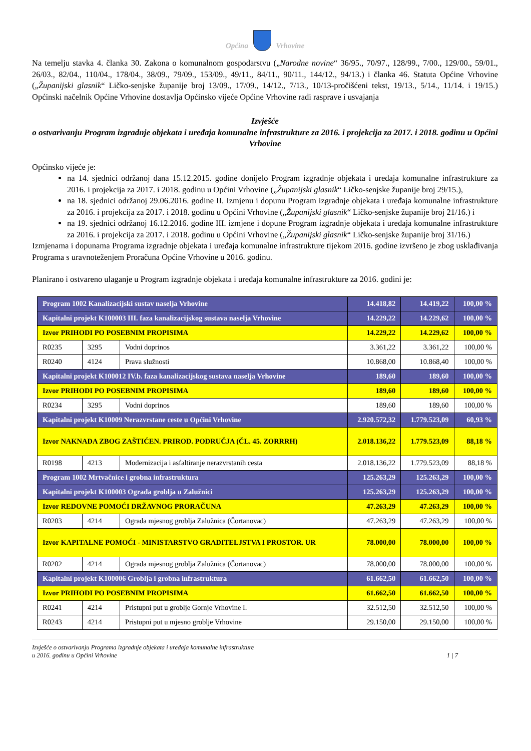Općina Vrhovine
Na temelju stavka 4. članka 30. Zakona o komunalnom gospodarstvu („Narodne novine“ 36/95., 70/97., 128/99., 7/00., 129/00., 59/01., 26/03., 82/04., 110/04., 178/04., 38/09., 79/09., 153/09., 49/11., 84/11., 90/11., 144/12., 94/13.) i članka 46. Statuta Općine Vrhovine („Županijski glasnik“ Ličko-senjske županije broj 13/09., 17/09., 14/12., 7/13., 10/13-pročišćeni tekst, 19/13., 5/14., 11/14. i 19/15.) Općinski načelnik Općine Vrhovine dostavlja Općinsko vijeće Općine Vrhovine radi rasprave i usvajanja
Izvješće
o ostvarivanju Program izgradnje objekata i uređaja komunalne infrastrukture za 2016. i projekcija za 2017. i 2018. godinu u Općini Vrhovine
Općinsko vijeće je:
na 14. sjednici održanoj dana 15.12.2015. godine donijelo Program izgradnje objekata i uređaja komunalne infrastrukture za 2016. i projekcija za 2017. i 2018. godinu u Općini Vrhovine („Županijski glasnik“ Ličko-senjske županije broj 29/15.),
na 18. sjednici održanoj 29.06.2016. godine II. Izmjenu i dopunu Program izgradnje objekata i uređaja komunalne infrastrukture za 2016. i projekcija za 2017. i 2018. godinu u Općini Vrhovine („Županijski glasnik“ Ličko-senjske županije broj 21/16.) i
na 19. sjednici održanoj 16.12.2016. godine III. izmjene i dopune Program izgradnje objekata i uređaja komunalne infrastrukture za 2016. i projekcija za 2017. i 2018. godinu u Općini Vrhovine („Županijski glasnik“ Ličko-senjske županije broj 31/16.)
Izmjenama i dopunama Programa izgradnje objekata i uređaja komunalne infrastrukture tijekom 2016. godine izvršeno je zbog usklađivanja Programa s uravnoteženjem Proračuna Općine Vrhovine u 2016. godinu.
Planirano i ostvareno ulaganje u Program izgradnje objekata i uređaja komunalne infrastrukture za 2016. godini je:
| Program 1002 Kanalizacijski sustav naselja Vrhovine | | | 14.418,82 | 14.419,22 | 100,00 % |
| Kapitalni projekt K100003 III. faza kanalizacijskog sustava naselja Vrhovine | | | 14.229,22 | 14.229,62 | 100,00 % |
| Izvor PRIHODI PO POSEBNIM PROPISIMA | | | 14.229,22 | 14.229,62 | 100,00 % |
| R0235 | 3295 | Vodni doprinos | 3.361,22 | 3.361,22 | 100,00 % |
| R0240 | 4124 | Prava služnosti | 10.868,00 | 10.868,40 | 100,00 % |
| Kapitalni projekt K100012 IV.b. faza kanalizacijskog sustava naselja Vrhovine | | | 189,60 | 189,60 | 100,00 % |
| Izvor PRIHODI PO POSEBNIM PROPISIMA | | | 189,60 | 189,60 | 100,00 % |
| R0234 | 3295 | Vodni doprinos | 189,60 | 189,60 | 100,00 % |
| Kapitalni projekt K10009 Nerazvrstane ceste u Općini Vrhovine | | | 2.920.572,32 | 1.779.523,09 | 60,93 % |
| Izvor NAKNADA ZBOG ZAŠTIĆEN. PRIROD. PODRUČJA (ČL. 45. ZORRRH) | | | 2.018.136,22 | 1.779.523,09 | 88,18 % |
| R0198 | 4213 | Modernizacija i asfaltiranje nerazvrstanih cesta | 2.018.136,22 | 1.779.523,09 | 88,18 % |
| Program 1002 Mrtvačnice i grobna infrastruktura | | | 125.263,29 | 125.263,29 | 100,00 % |
| Kapitalni projekt K100003 Ograda groblja u Zalužnici | | | 125.263,29 | 125.263,29 | 100,00 % |
| Izvor REDOVNE POMOĆI DRŽAVNOG PRORAČUNA | | | 47.263,29 | 47.263,29 | 100,00 % |
| R0203 | 4214 | Ograda mjesnog groblja Zalužnica (Čortanovac) | 47.263,29 | 47.263,29 | 100,00 % |
| Izvor KAPITALNE POMOĆI - MINISTARSTVO GRADITELJSTVA I PROSTOR. UR | | | 78.000,00 | 78.000,00 | 100,00 % |
| R0202 | 4214 | Ograda mjesnog groblja Zalužnica (Čortanovac) | 78.000,00 | 78.000,00 | 100,00 % |
| Kapitalni projekt K100006 Groblja i grobna infrastruktura | | | 61.662,50 | 61.662,50 | 100,00 % |
| Izvor PRIHODI PO POSEBNIM PROPISIMA | | | 61.662,50 | 61.662,50 | 100,00 % |
| R0241 | 4214 | Pristupni put u groblje Gornje Vrhovine I. | 32.512,50 | 32.512,50 | 100,00 % |
| R0243 | 4214 | Pristupni put u mjesno groblje Vrhovine | 29.150,00 | 29.150,00 | 100,00 % |
Izvješće o ostvarivanju Programa izgradnje objekata i uređaja komunalne infrastrukture
u 2016. godinu u Općini Vrhovine
1 | 7